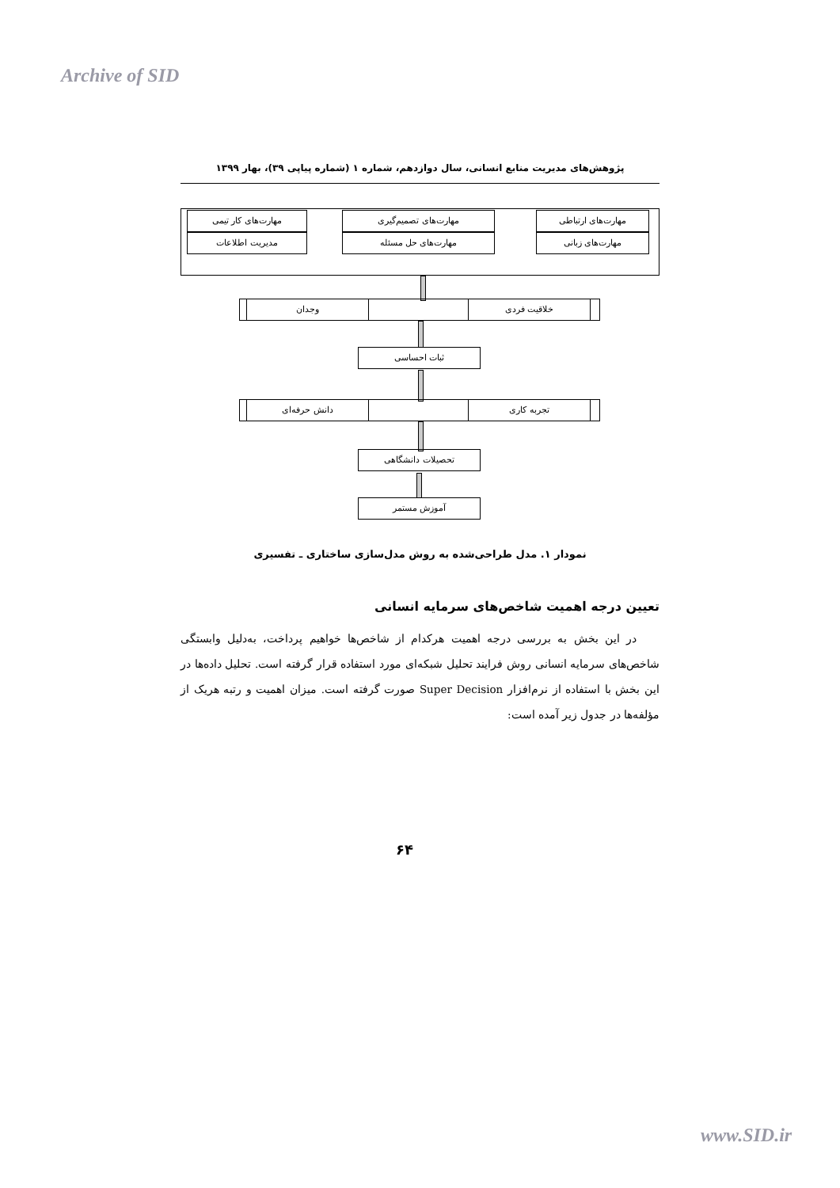Archive of SID
پژوهش‌های مدیریت منابع انسانی، سال دوازدهم، شماره ۱ (شماره پیاپی ۳۹)، بهار ۱۳۹۹
مهارت‌های ارتباطی
مهارت‌های زبانی
مهارت‌های تصمیم‌گیری
مهارت‌های حل مسئله
مهارت‌های کار تیمی
مدیریت اطلاعات
خلاقیت فردی
وجدان
ثبات احساسی
تجربه کاری
دانش حرفه‌ای
تحصیلات دانشگاهی
آموزش مستمر
نمودار ۱. مدل طراحی‌شده به روش مدل‌سازی ساختاری ـ تفسیری
تعیین درجه اهمیت شاخص‌های سرمایه انسانی
در این بخش به بررسی درجه اهمیت هرکدام از شاخص‌ها خواهیم پرداخت، به‌دلیل وابستگی شاخص‌های سرمایه انسانی روش فرایند تحلیل شبکه‌ای مورد استفاده قرار گرفته است. تحلیل داده‌ها در این بخش با استفاده از نرم‌افزار Super Decision صورت گرفته است. میزان اهمیت و رتبه هریک از مؤلفه‌ها در جدول زیر آمده است:
۶۴
www.SID.ir